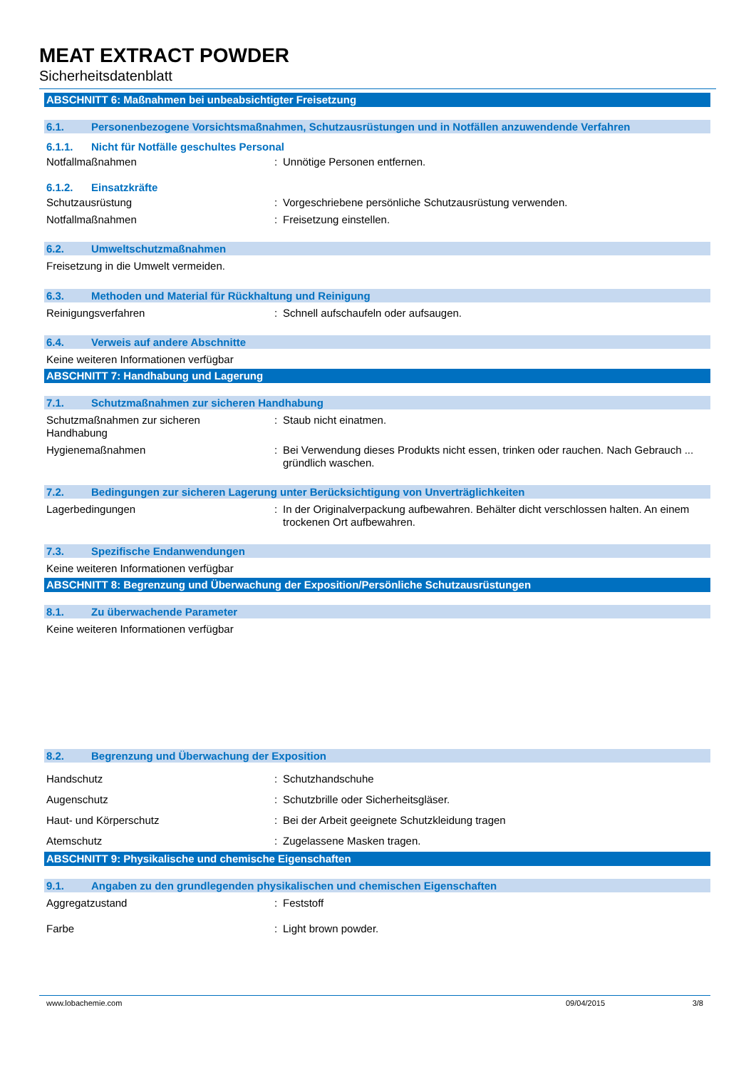MEAT EXTRACT POWDER
Sicherheitsdatenblatt
ABSCHNITT 6: Maßnahmen bei unbeabsichtigter Freisetzung
6.1. Personenbezogene Vorsichtsmaßnahmen, Schutzausrüstungen und in Notfällen anzuwendende Verfahren
6.1.1. Nicht für Notfälle geschultes Personal
Notfallmaßnahmen: Unnötige Personen entfernen.
6.1.2. Einsatzkräfte
Schutzausrüstung: Vorgeschriebene persönliche Schutzausrüstung verwenden.
Notfallmaßnahmen: Freisetzung einstellen.
6.2. Umweltschutzmaßnahmen
Freisetzung in die Umwelt vermeiden.
6.3. Methoden und Material für Rückhaltung und Reinigung
Reinigungsverfahren: Schnell aufschaufeln oder aufsaugen.
6.4. Verweis auf andere Abschnitte
Keine weiteren Informationen verfügbar
ABSCHNITT 7: Handhabung und Lagerung
7.1. Schutzmaßnahmen zur sicheren Handhabung
Schutzmaßnahmen zur sicheren
Handhabung: Staub nicht einatmen.
Hygienemaßnahmen: Bei Verwendung dieses Produkts nicht essen, trinken oder rauchen. Nach Gebrauch ... gründlich waschen.
7.2. Bedingungen zur sicheren Lagerung unter Berücksichtigung von Unverträglichkeiten
Lagerbedingungen: In der Originalverpackung aufbewahren. Behälter dicht verschlossen halten. An einem trockenen Ort aufbewahren.
7.3. Spezifische Endanwendungen
Keine weiteren Informationen verfügbar
ABSCHNITT 8: Begrenzung und Überwachung der Exposition/Persönliche Schutzausrüstungen
8.1. Zu überwachende Parameter
Keine weiteren Informationen verfügbar
8.2. Begrenzung und Überwachung der Exposition
Handschutz: Schutzhandschuhe
Augenschutz: Schutzbrille oder Sicherheitsgläser.
Haut- und Körperschutz: Bei der Arbeit geeignete Schutzkleidung tragen
Atemschutz: Zugelassene Masken tragen.
ABSCHNITT 9: Physikalische und chemische Eigenschaften
9.1. Angaben zu den grundlegenden physikalischen und chemischen Eigenschaften
Aggregatzustand: Feststoff
Farbe: Light brown powder.
www.lobachemie.com 09/04/2015 3/8